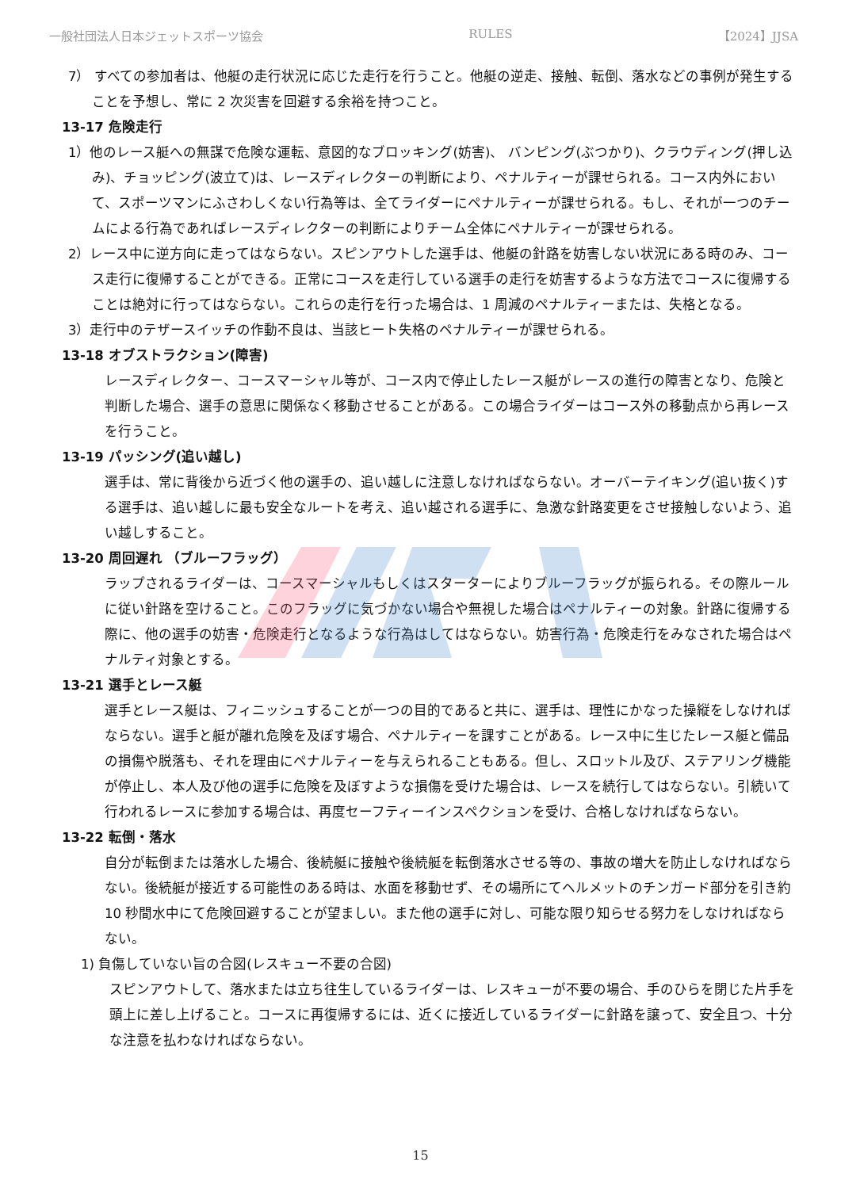一般社団法人日本ジェットスポーツ協会 RULES 【2024】JJSA
7） すべての参加者は、他艇の走行状況に応じた走行を行うこと。他艇の逆走、接触、転倒、落水などの事例が発生することを予想し、常に 2 次災害を回避する余裕を持つこと。
13-17 危険走行
1）他のレース艇への無謀で危険な運転、意図的なブロッキング(妨害)、 バンピング(ぶつかり)、クラウディング(押し込み)、チョッピング(波立て)は、レースディレクターの判断により、ペナルティーが課せられる。コース内外において、スポーツマンにふさわしくない行為等は、全てライダーにペナルティーが課せられる。もし、それが一つのチームによる行為であればレースディレクターの判断によりチーム全体にペナルティーが課せられる。
2）レース中に逆方向に走ってはならない。スピンアウトした選手は、他艇の針路を妨害しない状況にある時のみ、コース走行に復帰することができる。正常にコースを走行している選手の走行を妨害するような方法でコースに復帰することは絶対に行ってはならない。これらの走行を行った場合は、1 周減のペナルティーまたは、失格となる。
3）走行中のテザースイッチの作動不良は、当該ヒート失格のペナルティーが課せられる。
13-18 オブストラクション(障害)
レースディレクター、コースマーシャル等が、コース内で停止したレース艇がレースの進行の障害となり、危険と判断した場合、選手の意思に関係なく移動させることがある。この場合ライダーはコース外の移動点から再レースを行うこと。
13-19 パッシング(追い越し)
選手は、常に背後から近づく他の選手の、追い越しに注意しなければならない。オーバーテイキング(追い抜く)する選手は、追い越しに最も安全なルートを考え、追い越される選手に、急激な針路変更をさせ接触しないよう、追い越しすること。
13-20 周回遅れ （ブルーフラッグ）
ラップされるライダーは、コースマーシャルもしくはスターターによりブルーフラッグが振られる。その際ルールに従い針路を空けること。このフラッグに気づかない場合や無視した場合はペナルティーの対象。針路に復帰する際に、他の選手の妨害・危険走行となるような行為はしてはならない。妨害行為・危険走行をみなされた場合はペナルティ対象とする。
13-21 選手とレース艇
選手とレース艇は、フィニッシュすることが一つの目的であると共に、選手は、理性にかなった操縦をしなければならない。選手と艇が離れ危険を及ぼす場合、ペナルティーを課すことがある。レース中に生じたレース艇と備品の損傷や脱落も、それを理由にペナルティーを与えられることもある。但し、スロットル及び、ステアリング機能が停止し、本人及び他の選手に危険を及ぼすような損傷を受けた場合は、レースを続行してはならない。引続いて行われるレースに参加する場合は、再度セーフティーインスペクションを受け、合格しなければならない。
13-22 転倒・落水
自分が転倒または落水した場合、後続艇に接触や後続艇を転倒落水させる等の、事故の増大を防止しなければならない。後続艇が接近する可能性のある時は、水面を移動せず、その場所にてヘルメットのチンガード部分を引き約 10 秒間水中にて危険回避することが望ましい。また他の選手に対し、可能な限り知らせる努力をしなければならない。
1) 負傷していない旨の合図(レスキュー不要の合図)
スピンアウトして、落水または立ち往生しているライダーは、レスキューが不要の場合、手のひらを閉じた片手を頭上に差し上げること。コースに再復帰するには、近くに接近しているライダーに針路を譲って、安全且つ、十分な注意を払わなければならない。
15